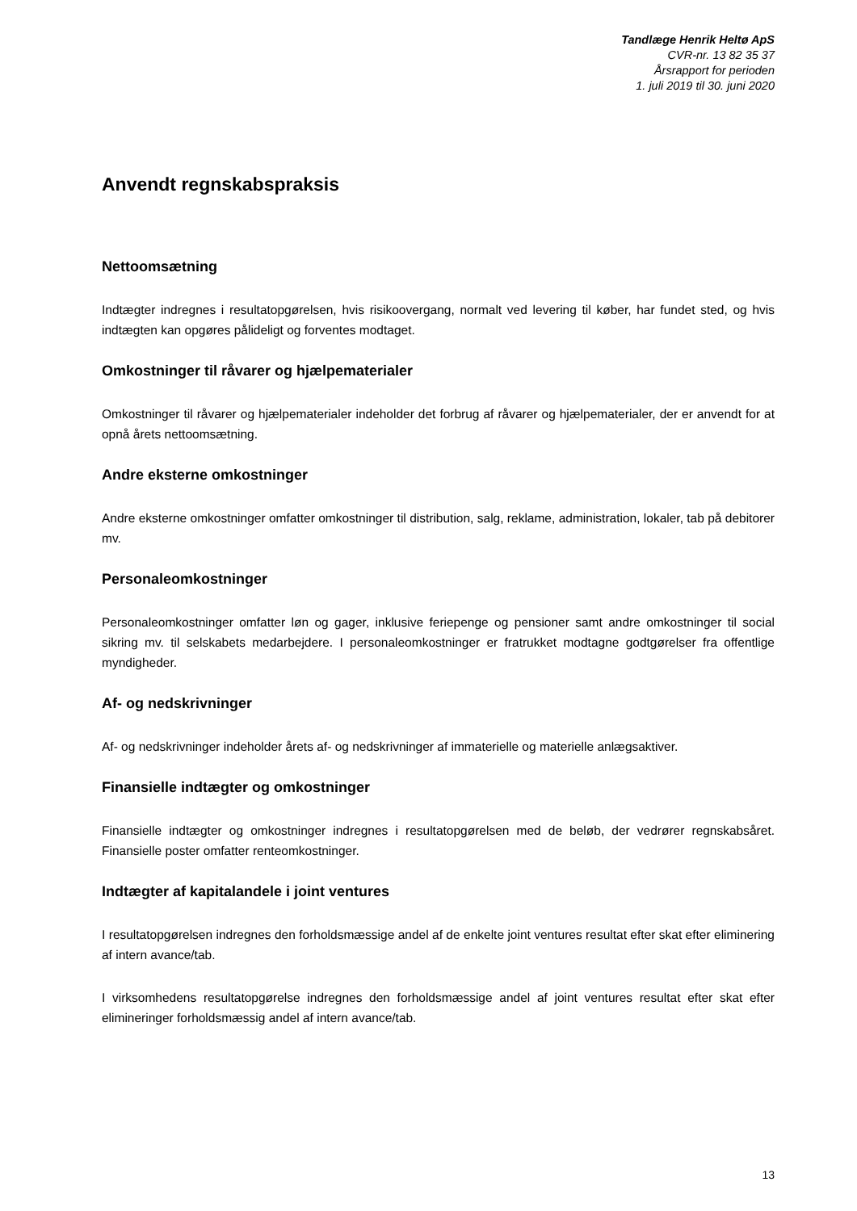Tandlæge Henrik Heltø ApS
CVR-nr. 13 82 35 37
Årsrapport for perioden
1. juli 2019 til 30. juni 2020
Anvendt regnskabspraksis
Nettoomsætning
Indtægter indregnes i resultatopgørelsen, hvis risikoovergang, normalt ved levering til køber, har fundet sted, og hvis indtægten kan opgøres pålideligt og forventes modtaget.
Omkostninger til råvarer og hjælpematerialer
Omkostninger til råvarer og hjælpematerialer indeholder det forbrug af råvarer og hjælpematerialer, der er anvendt for at opnå årets nettoomsætning.
Andre eksterne omkostninger
Andre eksterne omkostninger omfatter omkostninger til distribution, salg, reklame, administration, lokaler, tab på debitorer mv.
Personaleomkostninger
Personaleomkostninger omfatter løn og gager, inklusive feriepenge og pensioner samt andre omkostninger til social sikring mv. til selskabets medarbejdere. I personaleomkostninger er fratrukket modtagne godtgørelser fra offentlige myndigheder.
Af- og nedskrivninger
Af- og nedskrivninger indeholder årets af- og nedskrivninger af immaterielle og materielle anlægsaktiver.
Finansielle indtægter og omkostninger
Finansielle indtægter og omkostninger indregnes i resultatopgørelsen med de beløb, der vedrører regnskabsåret. Finansielle poster omfatter renteomkostninger.
Indtægter af kapitalandele i joint ventures
I resultatopgørelsen indregnes den forholdsmæssige andel af de enkelte joint ventures resultat efter skat efter eliminering af intern avance/tab.
I virksomhedens resultatopgørelse indregnes den forholdsmæssige andel af joint ventures resultat efter skat efter elimineringer forholdsmæssig andel af intern avance/tab.
13